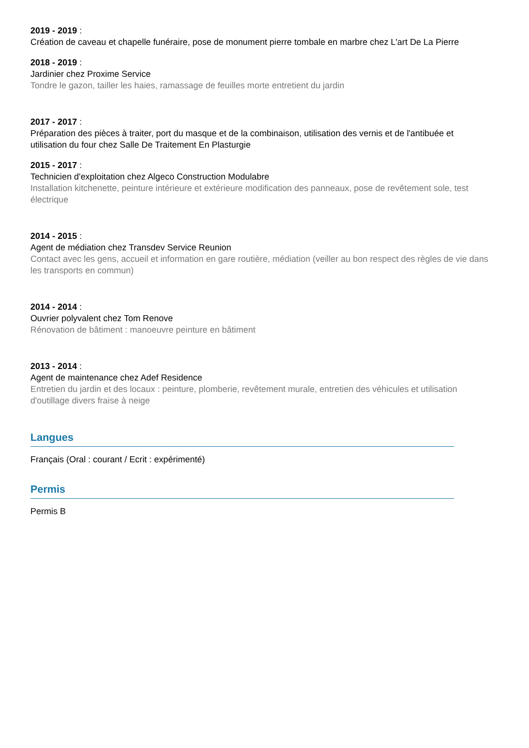2019 - 2019 :
Création de caveau et chapelle funéraire, pose de monument pierre tombale en marbre chez L'art De La Pierre
2018 - 2019 :
Jardinier chez Proxime Service
Tondre le gazon, tailler les haies, ramassage de feuilles morte entretient du jardin
2017 - 2017 :
Préparation des pièces à traiter, port du masque et de la combinaison, utilisation des vernis et de l'antibuée et utilisation du four chez Salle De Traitement En Plasturgie
2015 - 2017 :
Technicien d'exploitation chez Algeco Construction Modulabre
Installation kitchenette, peinture intérieure et extérieure modification des panneaux, pose de revêtement sole, test électrique
2014 - 2015 :
Agent de médiation chez Transdev Service Reunion
Contact avec les gens, accueil et information en gare routière, médiation (veiller au bon respect des règles de vie dans les transports en commun)
2014 - 2014 :
Ouvrier polyvalent chez Tom Renove
Rénovation de bâtiment : manoeuvre peinture en bâtiment
2013 - 2014 :
Agent de maintenance chez Adef Residence
Entretien du jardin et des locaux : peinture, plomberie, revêtement murale, entretien des véhicules et utilisation d'outillage divers fraise à neige
Langues
Français (Oral : courant / Ecrit : expérimenté)
Permis
Permis B